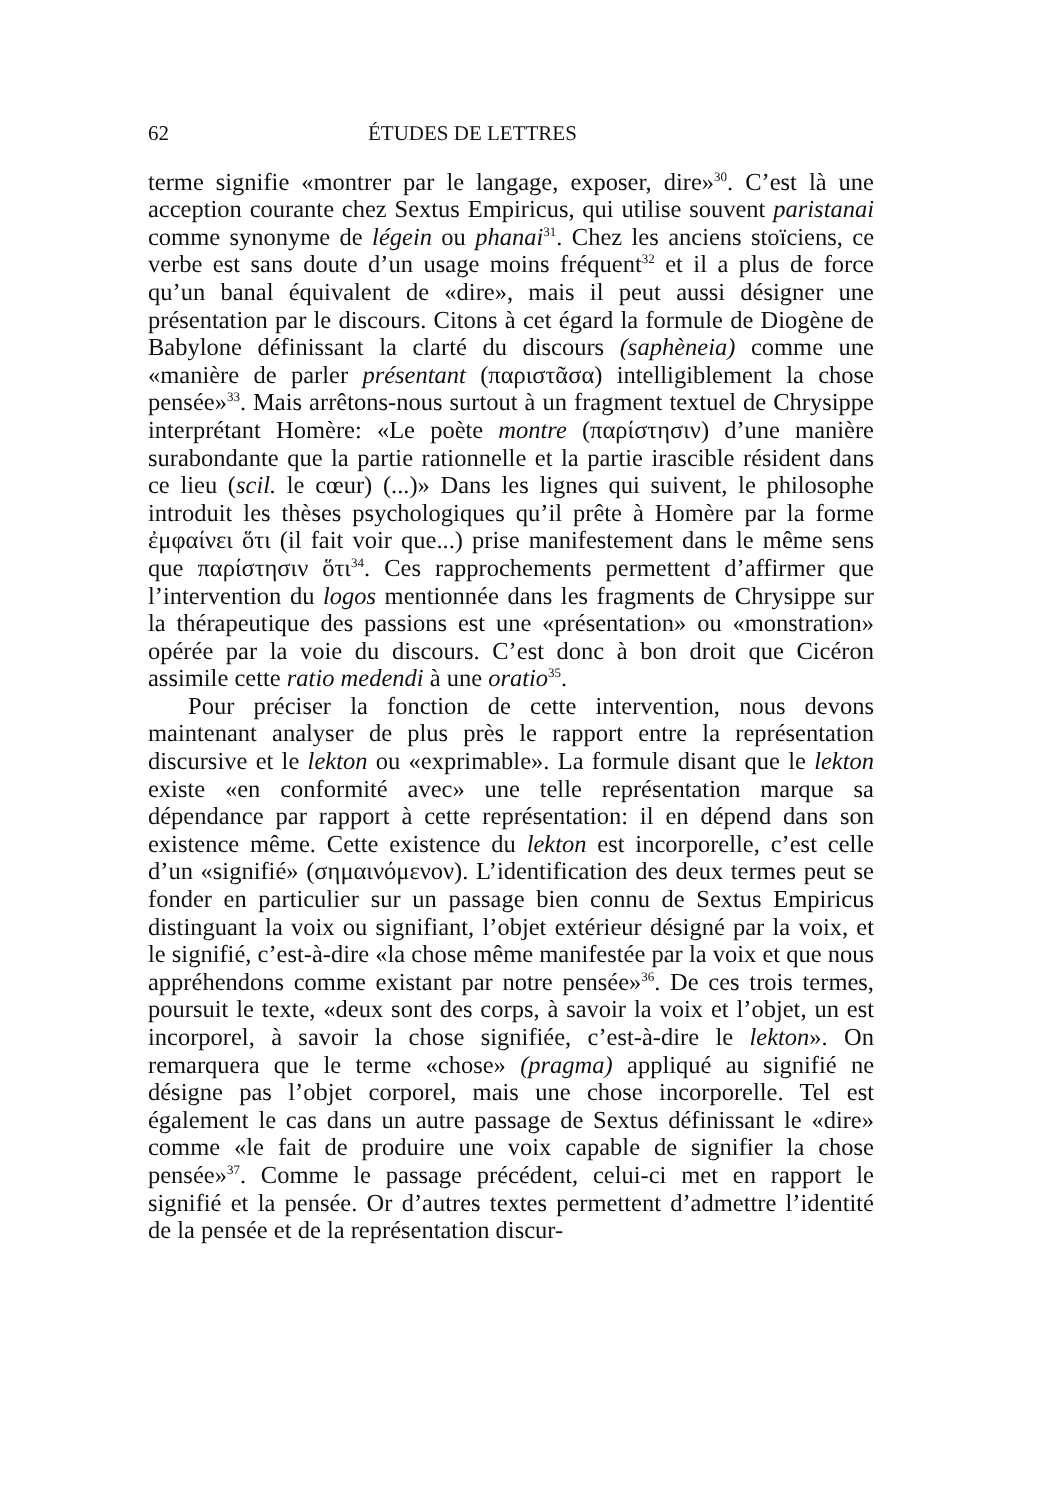62 ÉTUDES DE LETTRES
terme signifie «montrer par le langage, exposer, dire»<sup>30</sup>. C’est là une acception courante chez Sextus Empiricus, qui utilise souvent paristanai comme synonyme de légein ou phanai<sup>31</sup>. Chez les anciens stoïciens, ce verbe est sans doute d’un usage moins fréquent<sup>32</sup> et il a plus de force qu’un banal équivalent de «dire», mais il peut aussi désigner une présentation par le discours. Citons à cet égard la formule de Diogène de Babylone définissant la clarté du discours (saphèneia) comme une «manière de parler présentant (παριστᾶσα) intelligiblement la chose pensée»<sup>33</sup>. Mais arrêtons-nous surtout à un fragment textuel de Chrysippe interprétant Homère: «Le poète montre (παρίστησιν) d’une manière surabondante que la partie rationnelle et la partie irascible résident dans ce lieu (scil. le cœur) (...)» Dans les lignes qui suivent, le philosophe introduit les thèses psychologiques qu’il prête à Homère par la forme ἐμφαίνει ὅτι (il fait voir que...) prise manifestement dans le même sens que παρίστησιν ὅτι<sup>34</sup>. Ces rapprochements permettent d’affirmer que l’intervention du logos mentionnée dans les fragments de Chrysippe sur la thérapeutique des passions est une «présentation» ou «monstration» opérée par la voie du discours. C’est donc à bon droit que Cicéron assimile cette ratio medendi à une oratio<sup>35</sup>.
Pour préciser la fonction de cette intervention, nous devons maintenant analyser de plus près le rapport entre la représentation discursive et le lekton ou «exprimable». La formule disant que le lekton existe «en conformité avec» une telle représentation marque sa dépendance par rapport à cette représentation: il en dépend dans son existence même. Cette existence du lekton est incorporelle, c’est celle d’un «signifié» (σημαινόμενον). L’identification des deux termes peut se fonder en particulier sur un passage bien connu de Sextus Empiricus distinguant la voix ou signifiant, l’objet extérieur désigné par la voix, et le signifié, c’est-à-dire «la chose même manifestée par la voix et que nous appréhendons comme existant par notre pensée»<sup>36</sup>. De ces trois termes, poursuit le texte, «deux sont des corps, à savoir la voix et l’objet, un est incorporel, à savoir la chose signifiée, c’est-à-dire le lekton». On remarquera que le terme «chose» (pragma) appliqué au signifié ne désigne pas l’objet corporel, mais une chose incorporelle. Tel est également le cas dans un autre passage de Sextus définissant le «dire» comme «le fait de produire une voix capable de signifier la chose pensée»<sup>37</sup>. Comme le passage précédent, celui-ci met en rapport le signifié et la pensée. Or d’autres textes permettent d’admettre l’identité de la pensée et de la représentation discur-